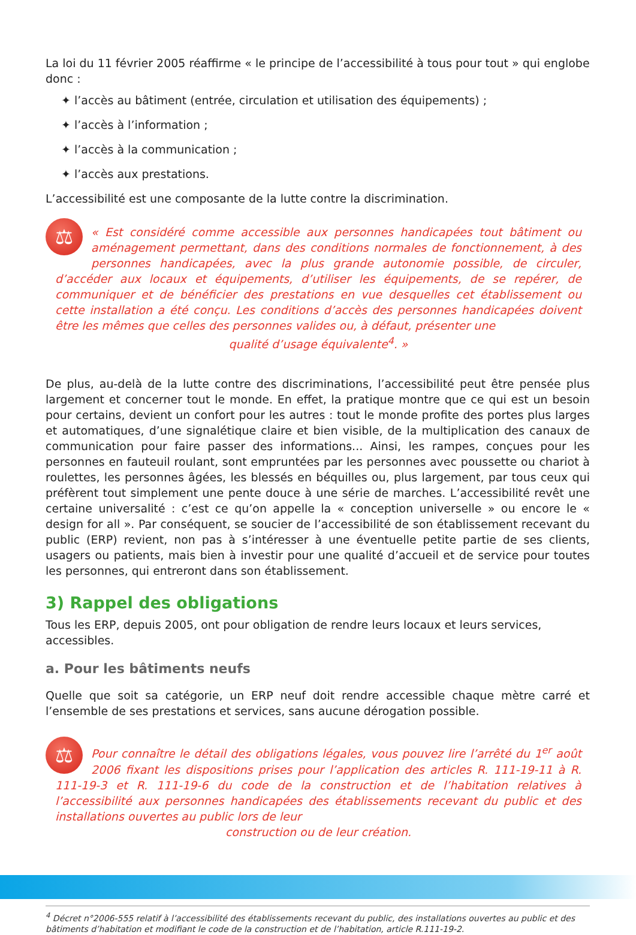La loi du 11 février 2005 réaffirme « le principe de l’accessibilité à tous pour tout » qui englobe donc :
✦ l’accès au bâtiment (entrée, circulation et utilisation des équipements) ;
✦ l’accès à l’information ;
✦ l’accès à la communication ;
✦ l’accès aux prestations.
L’accessibilité est une composante de la lutte contre la discrimination.
⚖ « Est considéré comme accessible aux personnes handicapées tout bâtiment ou aménagement permettant, dans des conditions normales de fonctionnement, à des personnes handicapées, avec la plus grande autonomie possible, de circuler, d’accéder aux locaux et équipements, d’utiliser les équipements, de se repérer, de communiquer et de bénéficier des prestations en vue desquelles cet établissement ou cette installation a été conçu. Les conditions d’accès des personnes handicapées doivent être les mêmes que celles des personnes valides ou, à défaut, présenter une
qualité d’usage équivalente<sup>4</sup>. »
De plus, au-delà de la lutte contre des discriminations, l’accessibilité peut être pensée plus largement et concerner tout le monde. En effet, la pratique montre que ce qui est un besoin pour certains, devient un confort pour les autres : tout le monde profite des portes plus larges et automatiques, d’une signalétique claire et bien visible, de la multiplication des canaux de communication pour faire passer des informations... Ainsi, les rampes, conçues pour les personnes en fauteuil roulant, sont empruntées par les personnes avec poussette ou chariot à roulettes, les personnes âgées, les blessés en béquilles ou, plus largement, par tous ceux qui préfèrent tout simplement une pente douce à une série de marches. L’accessibilité revêt une certaine universalité : c’est ce qu’on appelle la « conception universelle » ou encore le « design for all ». Par conséquent, se soucier de l’accessibilité de son établissement recevant du public (ERP) revient, non pas à s’intéresser à une éventuelle petite partie de ses clients, usagers ou patients, mais bien à investir pour une qualité d’accueil et de service pour toutes les personnes, qui entreront dans son établissement.
3) Rappel des obligations
Tous les ERP, depuis 2005, ont pour obligation de rendre leurs locaux et leurs services, accessibles.
a. Pour les bâtiments neufs
Quelle que soit sa catégorie, un ERP neuf doit rendre accessible chaque mètre carré et l’ensemble de ses prestations et services, sans aucune dérogation possible.
⚖ Pour connaître le détail des obligations légales, vous pouvez lire l’arrêté du 1<sup>er</sup> août 2006 fixant les dispositions prises pour l’application des articles R. 111-19-11 à R. 111-19-3 et R. 111-19-6 du code de la construction et de l’habitation relatives à l’accessibilité aux personnes handicapées des établissements recevant du public et des installations ouvertes au public lors de leur
construction ou de leur création.
<sup>4</sup> Décret n°2006-555 relatif à l’accessibilité des établissements recevant du public, des installations ouvertes au public et des bâtiments d’habitation et modifiant le code de la construction et de l’habitation, article R.111-19-2.